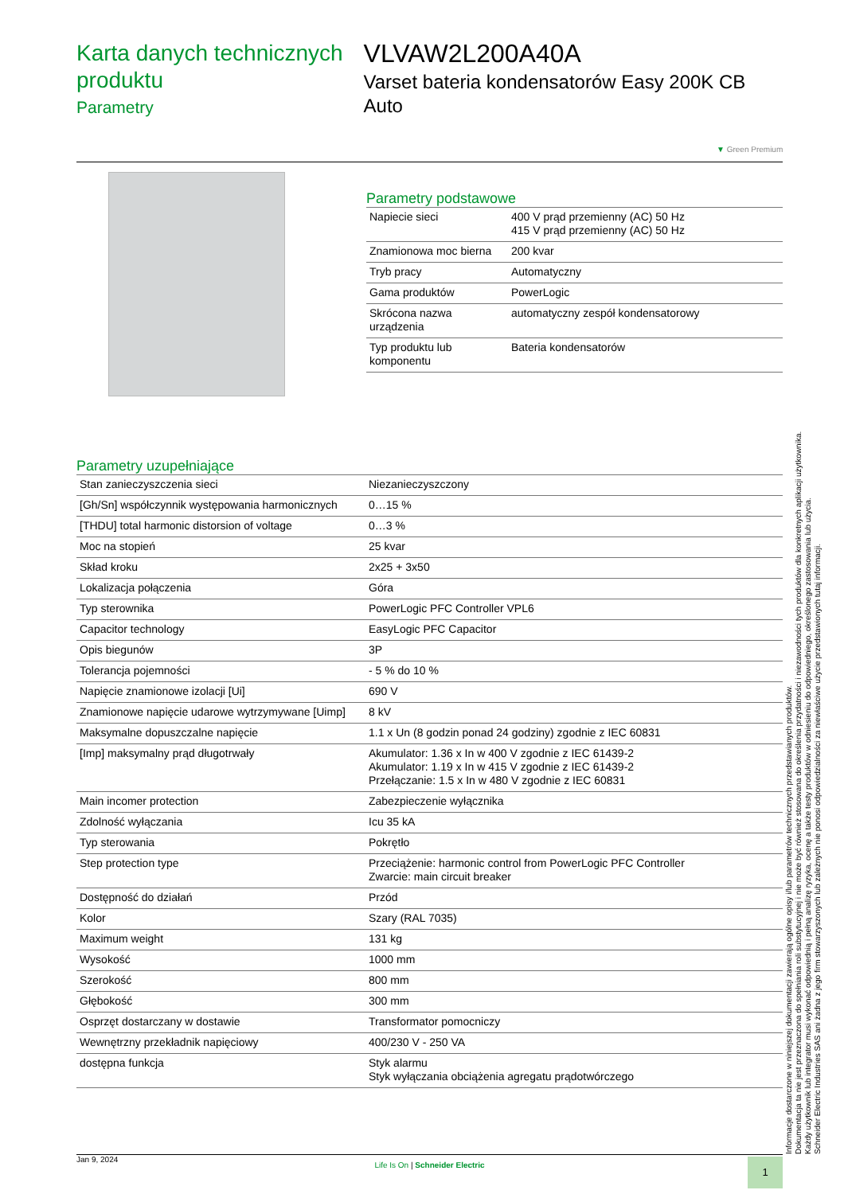Karta danych technicznych produktu
Parametry
VLVAW2L200A40A
Varset bateria kondensatorów Easy 200K CB Auto
▼ Green Premium
Parametry podstawowe
| Napiecie sieci | 400 V prąd przemienny (AC) 50 Hz 415 V prąd przemienny (AC) 50 Hz |
| Znamionowa moc bierna | 200 kvar |
| Tryb pracy | Automatyczny |
| Gama produktów | PowerLogic |
| Skrócona nazwa urządzenia | automatyczny zespół kondensatorowy |
| Typ produktu lub komponentu | Bateria kondensatorów |
Parametry uzupełniające
| Stan zanieczyszczenia sieci | Niezanieczyszczony |
| [Gh/Sn] współczynnik występowania harmonicznych | 0…15 % |
| [THDU] total harmonic distorsion of voltage | 0…3 % |
| Moc na stopień | 25 kvar |
| Skład kroku | 2x25 + 3x50 |
| Lokalizacja połączenia | Góra |
| Typ sterownika | PowerLogic PFC Controller VPL6 |
| Capacitor technology | EasyLogic PFC Capacitor |
| Opis biegunów | 3P |
| Tolerancja pojemności | - 5 % do 10 % |
| Napięcie znamionowe izolacji [Ui] | 690 V |
| Znamionowe napięcie udarowe wytrzymywane [Uimp] | 8 kV |
| Maksymalne dopuszczalne napięcie | 1.1 x Un (8 godzin ponad 24 godziny) zgodnie z IEC 60831 |
| [Imp] maksymalny prąd długotrwały | Akumulator: 1.36 x In w 400 V zgodnie z IEC 61439-2 Akumulator: 1.19 x In w 415 V zgodnie z IEC 61439-2 Przełączanie: 1.5 x In w 480 V zgodnie z IEC 60831 |
| Main incomer protection | Zabezpieczenie wyłącznika |
| Zdolność wyłączania | Icu 35 kA |
| Typ sterowania | Pokrętło |
| Step protection type | Przeciążenie: harmonic control from PowerLogic PFC Controller Zwarcie: main circuit breaker |
| Dostępność do działań | Przód |
| Kolor | Szary (RAL 7035) |
| Maximum weight | 131 kg |
| Wysokość | 1000 mm |
| Szerokość | 800 mm |
| Głębokość | 300 mm |
| Osprzęt dostarczany w dostawie | Transformator pomocniczy |
| Wewnętrzny przekładnik napięciowy | 400/230 V - 250 VA |
| dostępna funkcja | Styk alarmu Styk wyłączania obciążenia agregatu prądotwórczego |
Informacje dostarczone w niniejszej dokumentacji zawierają ogólne opisy i/lub parametrów technicznych przedstawianych produktów.
Dokumentacja ta nie jest przeznaczona do spełniania roli substytucyjnej i nie może być również stosowana do określenia przydatności i niezawodności tych produktów dla konkretnych aplikacji użytkownika.
Każdy użytkownik lub integrator musi wykonać odpowiednią i pełną analizę ryzyka, ocenę a także testy produktów w odniesieniu do odpowiedniego, określonego zastosowania lub użycia.
Schneider Electric Industries SAS ani żadna z jego firm stowarzyszonych lub zależnych nie ponosi odpowiedzialności za niewłaściwe użycie przedstawionych tutaj informacji.
Jan 9, 2024
Life Is On | Schneider Electric
1